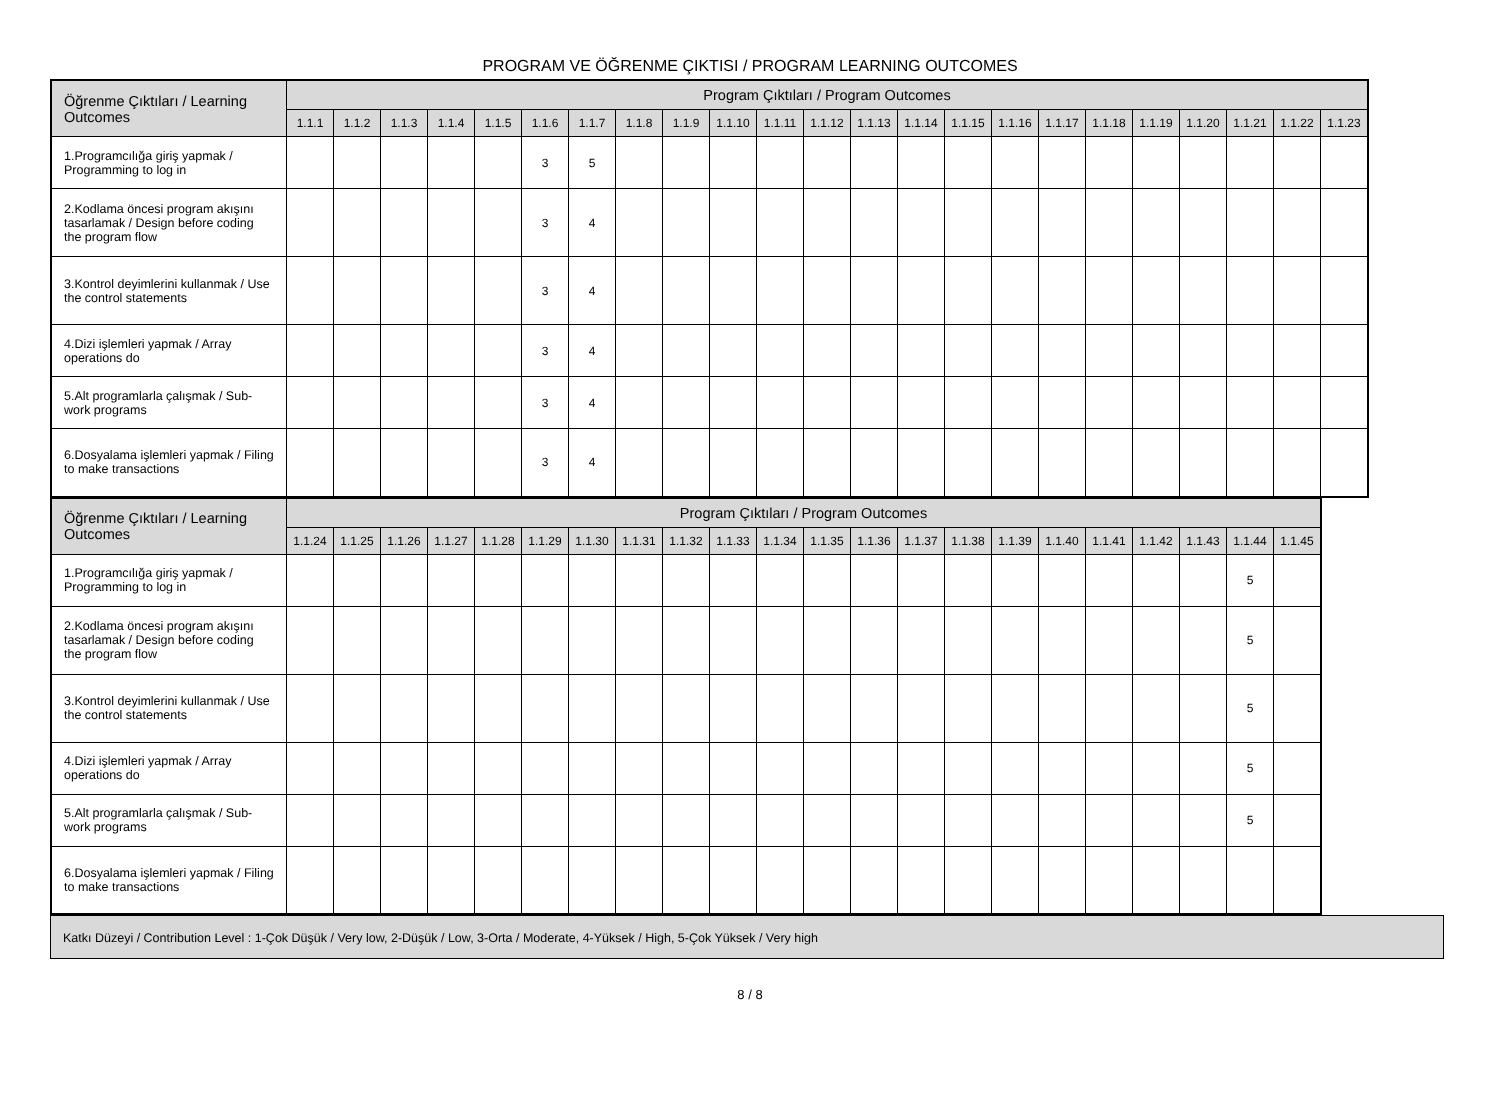PROGRAM VE ÖĞRENME ÇIKTISI / PROGRAM LEARNING OUTCOMES
| Öğrenme Çıktıları / Learning Outcomes | Program Çıktıları / Program Outcomes | | | | | | | | | | | | | | | | | | | | | | |
| --- | --- | --- | --- | --- | --- | --- | --- | --- | --- | --- | --- | --- | --- | --- | --- | --- | --- | --- | --- | --- | --- | --- | --- |
| | 1.1.1 | 1.1.2 | 1.1.3 | 1.1.4 | 1.1.5 | 1.1.6 | 1.1.7 | 1.1.8 | 1.1.9 | 1.1.10 | 1.1.11 | 1.1.12 | 1.1.13 | 1.1.14 | 1.1.15 | 1.1.16 | 1.1.17 | 1.1.18 | 1.1.19 | 1.1.20 | 1.1.21 | 1.1.22 | 1.1.23 |
| 1.Programcılığa giriş yapmak / Programming to log in | | | | | | 3 | 5 | | | | | | | | | | | | | | | | |
| 2.Kodlama öncesi program akışını tasarlamak / Design before coding the program flow | | | | | | 3 | 4 | | | | | | | | | | | | | | | | |
| 3.Kontrol deyimlerini kullanmak / Use the control statements | | | | | | 3 | 4 | | | | | | | | | | | | | | | | |
| 4.Dizi işlemleri yapmak / Array operations do | | | | | | 3 | 4 | | | | | | | | | | | | | | | | |
| 5.Alt programlarla çalışmak / Sub-work programs | | | | | | 3 | 4 | | | | | | | | | | | | | | | | |
| 6.Dosyalama işlemleri yapmak / Filing to make transactions | | | | | | 3 | 4 | | | | | | | | | | | | | | | | |
| Öğrenme Çıktıları / Learning Outcomes | Program Çıktıları / Program Outcomes | | | | | | | | | | | | | | | | | | | | | |
| --- | --- | --- | --- | --- | --- | --- | --- | --- | --- | --- | --- | --- | --- | --- | --- | --- | --- | --- | --- | --- | --- | --- |
| | 1.1.24 | 1.1.25 | 1.1.26 | 1.1.27 | 1.1.28 | 1.1.29 | 1.1.30 | 1.1.31 | 1.1.32 | 1.1.33 | 1.1.34 | 1.1.35 | 1.1.36 | 1.1.37 | 1.1.38 | 1.1.39 | 1.1.40 | 1.1.41 | 1.1.42 | 1.1.43 | 1.1.44 | 1.1.45 |
| 1.Programcılığa giriş yapmak / Programming to log in | | | | | | | | | | | | | | | | | | | | | 5 | |
| 2.Kodlama öncesi program akışını tasarlamak / Design before coding the program flow | | | | | | | | | | | | | | | | | | | | | 5 | |
| 3.Kontrol deyimlerini kullanmak / Use the control statements | | | | | | | | | | | | | | | | | | | | | 5 | |
| 4.Dizi işlemleri yapmak / Array operations do | | | | | | | | | | | | | | | | | | | | | 5 | |
| 5.Alt programlarla çalışmak / Sub-work programs | | | | | | | | | | | | | | | | | | | | | 5 | |
| 6.Dosyalama işlemleri yapmak / Filing to make transactions | | | | | | | | | | | | | | | | | | | | | | |
Katkı Düzeyi / Contribution Level : 1-Çok Düşük / Very low, 2-Düşük / Low, 3-Orta / Moderate, 4-Yüksek / High, 5-Çok Yüksek / Very high
8 / 8